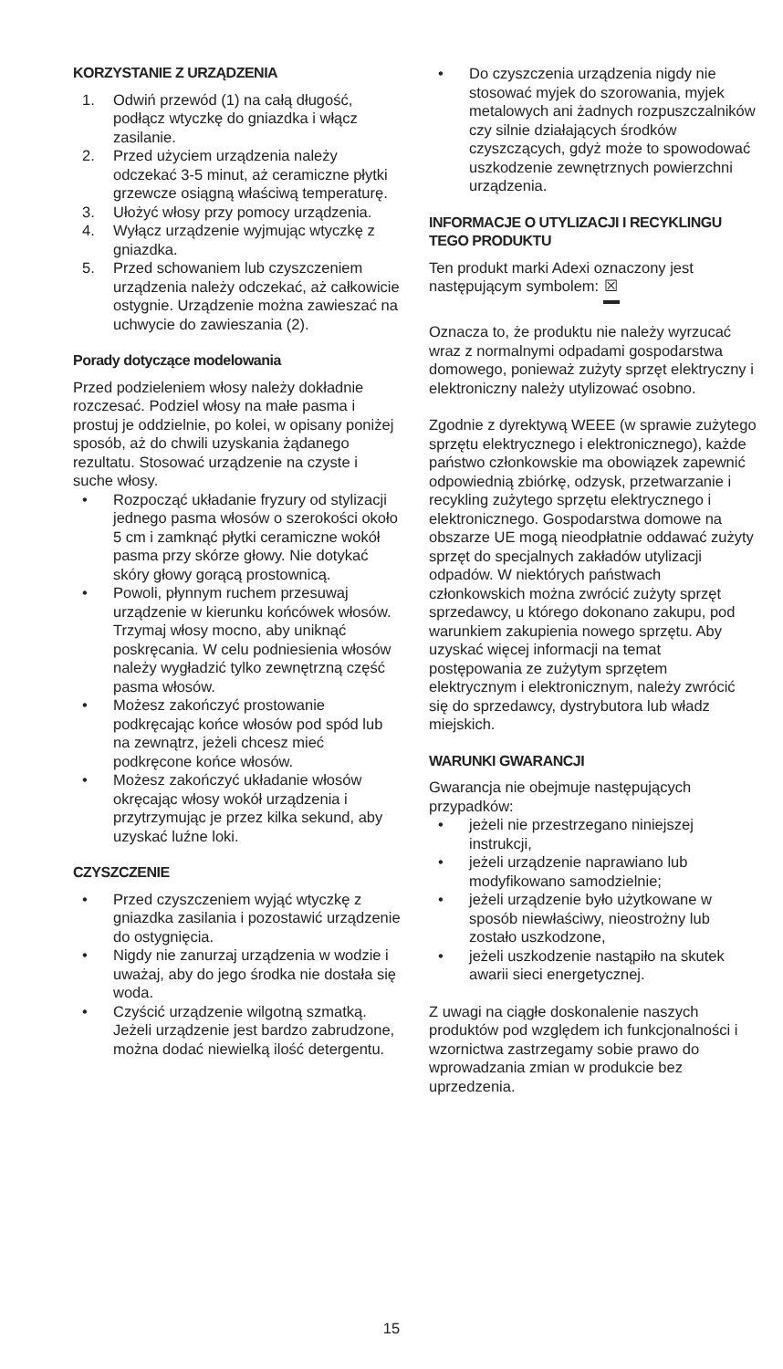KORZYSTANIE Z URZĄDZENIA
1. Odwiń przewód (1) na całą długość, podłącz wtyczkę do gniazdka i włącz zasilanie.
2. Przed użyciem urządzenia należy odczekać 3-5 minut, aż ceramiczne płytki grzewcze osiągną właściwą temperaturę.
3. Ułożyć włosy przy pomocy urządzenia.
4. Wyłącz urządzenie wyjmując wtyczkę z gniazdka.
5. Przed schowaniem lub czyszczeniem urządzenia należy odczekać, aż całkowicie ostygnie. Urządzenie można zawieszać na uchwycie do zawieszania (2).
Porady dotyczące modelowania
Przed podzieleniem włosy należy dokładnie rozczesać. Podziel włosy na małe pasma i prostuj je oddzielnie, po kolei, w opisany poniżej sposób, aż do chwili uzyskania żądanego rezultatu. Stosować urządzenie na czyste i suche włosy.
• Rozpocząć układanie fryzury od stylizacji jednego pasma włosów o szerokości około 5 cm i zamknąć płytki ceramiczne wokół pasma przy skórze głowy. Nie dotykać skóry głowy gorącą prostownicą.
• Powoli, płynnym ruchem przesuwaj urządzenie w kierunku końcówek włosów. Trzymaj włosy mocno, aby uniknąć poskręcania. W celu podniesienia włosów należy wygładzić tylko zewnętrzną część pasma włosów.
• Możesz zakończyć prostowanie podkręcając końce włosów pod spód lub na zewnątrz, jeżeli chcesz mieć podkręcone końce włosów.
• Możesz zakończyć układanie włosów okręcając włosy wokół urządzenia i przytrzymując je przez kilka sekund, aby uzyskać luźne loki.
CZYSZCZENIE
• Przed czyszczeniem wyjąć wtyczkę z gniazdka zasilania i pozostawić urządzenie do ostygnięcia.
• Nigdy nie zanurzaj urządzenia w wodzie i uważaj, aby do jego środka nie dostała się woda.
• Czyścić urządzenie wilgotną szmatką. Jeżeli urządzenie jest bardzo zabrudzone, można dodać niewielką ilość detergentu.
• Do czyszczenia urządzenia nigdy nie stosować myjek do szorowania, myjek metalowych ani żadnych rozpuszczalników czy silnie działających środków czyszczących, gdyż może to spowodować uszkodzenie zewnętrznych powierzchni urządzenia.
INFORMACJE O UTYLIZACJI I RECYKLINGU TEGO PRODUKTU
Ten produkt marki Adexi oznaczony jest następującym symbolem: ☒
Oznacza to, że produktu nie należy wyrzucać wraz z normalnymi odpadami gospodarstwa domowego, ponieważ zużyty sprzęt elektryczny i elektroniczny należy utylizować osobno.
Zgodnie z dyrektywą WEEE (w sprawie zużytego sprzętu elektrycznego i elektronicznego), każde państwo członkowskie ma obowiązek zapewnić odpowiednią zbiórkę, odzysk, przetwarzanie i recykling zużytego sprzętu elektrycznego i elektronicznego. Gospodarstwa domowe na obszarze UE mogą nieodpłatnie oddawać zużyty sprzęt do specjalnych zakładów utylizacji odpadów. W niektórych państwach członkowskich można zwrócić zużyty sprzęt sprzedawcy, u którego dokonano zakupu, pod warunkiem zakupienia nowego sprzętu. Aby uzyskać więcej informacji na temat postępowania ze zużytym sprzętem elektrycznym i elektronicznym, należy zwrócić się do sprzedawcy, dystrybutora lub władz miejskich.
WARUNKI GWARANCJI
Gwarancja nie obejmuje następujących przypadków:
• jeżeli nie przestrzegano niniejszej instrukcji,
• jeżeli urządzenie naprawiano lub modyfikowano samodzielnie;
• jeżeli urządzenie było użytkowane w sposób niewłaściwy, nieostrożny lub zostało uszkodzone,
• jeżeli uszkodzenie nastąpiło na skutek awarii sieci energetycznej.
Z uwagi na ciągłe doskonalenie naszych produktów pod względem ich funkcjonalności i wzornictwa zastrzegamy sobie prawo do wprowadzania zmian w produkcie bez uprzedzenia.
15